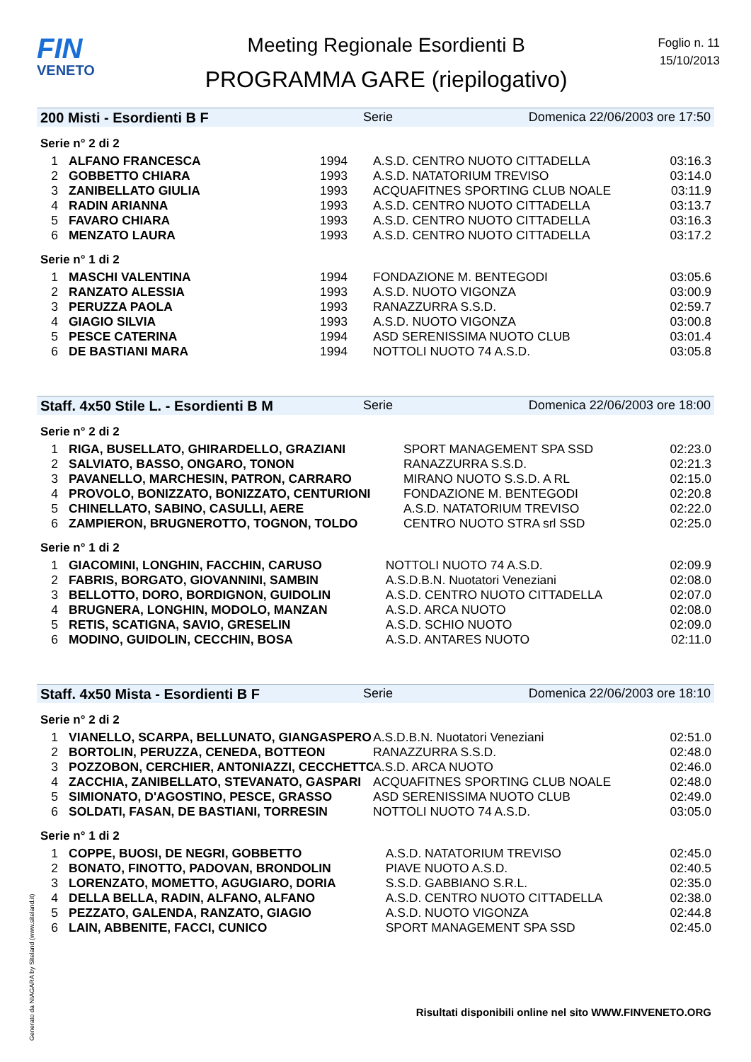FIN
VENETO
Meeting Regionale Esordienti B
PROGRAMMA GARE (riepilogativo)
Foglio n. 11
15/10/2013
200 Misti - Esordienti B F Serie Domenica 22/06/2003 ore 17:50
Serie n° 2 di 2
| 1 | ALFANO FRANCESCA | 1994 | A.S.D. CENTRO NUOTO CITTADELLA | 03:16.3 |
| 2 | GOBBETTO CHIARA | 1993 | A.S.D. NATATORIUM TREVISO | 03:14.0 |
| 3 | ZANIBELLATO GIULIA | 1993 | ACQUAFITNES SPORTING CLUB NOALE | 03:11.9 |
| 4 | RADIN ARIANNA | 1993 | A.S.D. CENTRO NUOTO CITTADELLA | 03:13.7 |
| 5 | FAVARO CHIARA | 1993 | A.S.D. CENTRO NUOTO CITTADELLA | 03:16.3 |
| 6 | MENZATO LAURA | 1993 | A.S.D. CENTRO NUOTO CITTADELLA | 03:17.2 |
Serie n° 1 di 2
| 1 | MASCHI VALENTINA | 1994 | FONDAZIONE M. BENTEGODI | 03:05.6 |
| 2 | RANZATO ALESSIA | 1993 | A.S.D. NUOTO VIGONZA | 03:00.9 |
| 3 | PERUZZA PAOLA | 1993 | RANAZZURRA S.S.D. | 02:59.7 |
| 4 | GIAGIO SILVIA | 1993 | A.S.D. NUOTO VIGONZA | 03:00.8 |
| 5 | PESCE CATERINA | 1994 | ASD SERENISSIMA NUOTO CLUB | 03:01.4 |
| 6 | DE BASTIANI MARA | 1994 | NOTTOLI NUOTO 74 A.S.D. | 03:05.8 |
Staff. 4x50 Stile L. - Esordienti B M Serie Domenica 22/06/2003 ore 18:00
Serie n° 2 di 2
| 1 | RIGA, BUSELLATO, GHIRARDELLO, GRAZIANI | SPORT MANAGEMENT SPA SSD | 02:23.0 |
| 2 | SALVIATO, BASSO, ONGARO, TONON | RANAZZURRA S.S.D. | 02:21.3 |
| 3 | PAVANELLO, MARCHESIN, PATRON, CARRARO | MIRANO NUOTO S.S.D. A RL | 02:15.0 |
| 4 | PROVOLO, BONIZZATO, BONIZZATO, CENTURIONI | FONDAZIONE M. BENTEGODI | 02:20.8 |
| 5 | CHINELLATO, SABINO, CASULLI, AERE | A.S.D. NATATORIUM TREVISO | 02:22.0 |
| 6 | ZAMPIERON, BRUGNEROTTO, TOGNON, TOLDO | CENTRO NUOTO STRA srl SSD | 02:25.0 |
Serie n° 1 di 2
| 1 | GIACOMINI, LONGHIN, FACCHIN, CARUSO | NOTTOLI NUOTO 74 A.S.D. | 02:09.9 |
| 2 | FABRIS, BORGATO, GIOVANNINI, SAMBIN | A.S.D.B.N. Nuotatori Veneziani | 02:08.0 |
| 3 | BELLOTTO, DORO, BORDIGNON, GUIDOLIN | A.S.D. CENTRO NUOTO CITTADELLA | 02:07.0 |
| 4 | BRUGNERA, LONGHIN, MODOLO, MANZAN | A.S.D. ARCA NUOTO | 02:08.0 |
| 5 | RETIS, SCATIGNA, SAVIO, GRESELIN | A.S.D. SCHIO NUOTO | 02:09.0 |
| 6 | MODINO, GUIDOLIN, CECCHIN, BOSA | A.S.D. ANTARES NUOTO | 02:11.0 |
Staff. 4x50 Mista - Esordienti B F Serie Domenica 22/06/2003 ore 18:10
Serie n° 2 di 2
| 1 | VIANELLO, SCARPA, BELLUNATO, GIANGASPERO | A.S.D.B.N. Nuotatori Veneziani | 02:51.0 |
| 2 | BORTOLIN, PERUZZA, CENEDA, BOTTEON | RANAZZURRA S.S.D. | 02:48.0 |
| 3 | POZZOBON, CERCHIER, ANTONIAZZI, CECCHETTO | A.S.D. ARCA NUOTO | 02:46.0 |
| 4 | ZACCHIA, ZANIBELLATO, STEVANATO, GASPARI | ACQUAFITNES SPORTING CLUB NOALE | 02:48.0 |
| 5 | SIMIONATO, D'AGOSTINO, PESCE, GRASSO | ASD SERENISSIMA NUOTO CLUB | 02:49.0 |
| 6 | SOLDATI, FASAN, DE BASTIANI, TORRESIN | NOTTOLI NUOTO 74 A.S.D. | 03:05.0 |
Serie n° 1 di 2
| 1 | COPPE, BUOSI, DE NEGRI, GOBBETTO | A.S.D. NATATORIUM TREVISO | 02:45.0 |
| 2 | BONATO, FINOTTO, PADOVAN, BRONDOLIN | PIAVE NUOTO A.S.D. | 02:40.5 |
| 3 | LORENZATO, MOMETTO, AGUGIARO, DORIA | S.S.D. GABBIANO S.R.L. | 02:35.0 |
| 4 | DELLA BELLA, RADIN, ALFANO, ALFANO | A.S.D. CENTRO NUOTO CITTADELLA | 02:38.0 |
| 5 | PEZZATO, GALENDA, RANZATO, GIAGIO | A.S.D. NUOTO VIGONZA | 02:44.8 |
| 6 | LAIN, ABBENITE, FACCI, CUNICO | SPORT MANAGEMENT SPA SSD | 02:45.0 |
Generato da NIAGARA by Siteland (www.siteland.it)
Risultati disponibili online nel sito WWW.FINVENETO.ORG